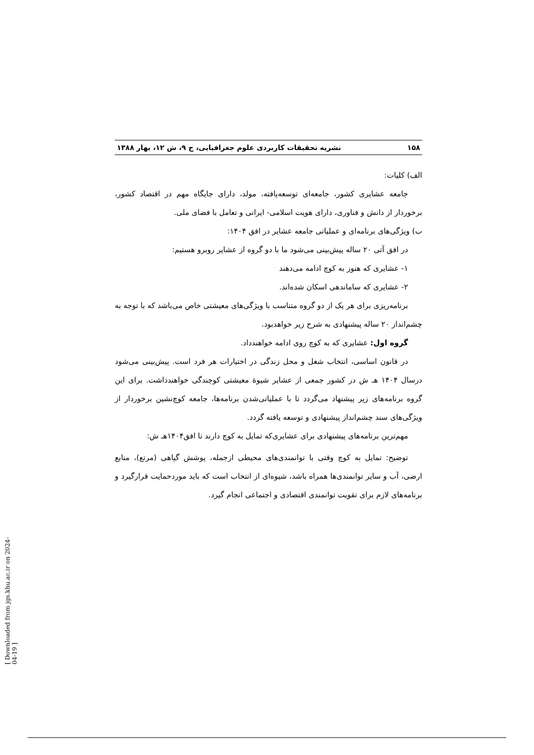۱۵۸ نشریه تحقیقات کاربردی علوم جغرافیایی، ج ۹، ش ۱۲، بهار ۱۳۸۸
الف) کلیات:
جامعه عشایری کشور، جامعه‌ای توسعه‌یافته، مولد، دارای جایگاه مهم در اقتصاد کشور، برخوردار از دانش و فناوری، دارای هویت اسلامی- ایرانی و تعامل با فضای ملی.
ب) ویژگی‌های برنامه‌ای و عملیاتی جامعه عشایر در افق ۱۴۰۴:
در افق آتی ۲۰ ساله پیش‌بینی می‌شود ما با دو گروه از عشایر روبرو هستیم:
۱- عشایری که هنوز به کوچ ادامه می‌دهند
۲- عشایری که ساماندهی اسکان شده‌اند.
برنامه‌ریزی برای هر یک از دو گروه متناسب با ویژگی‌های معیشتی خاص می‌باشد که با توجه به چشم‌انداز ۲۰ ساله پیشنهادی به شرح زیر خواهدبود.
گروه اول: عشایری که به کوچ روی ادامه خواهندداد.
در قانون اساسی، انتخاب شغل و محل زندگی در اختیارات هر فرد است. پیش‌بینی می‌شود درسال ۱۴۰۴ هـ ش در کشور جمعی از عشایر شیوۀ معیشتی کوچندگی خواهندداشت. برای این گروه برنامه‌های زیر پیشنهاد می‌گردد تا با عملیاتی‌شدن برنامه‌ها، جامعه کوچ‌نشین برخوردار از ویژگی‌های سند چشم‌انداز پیشنهادی و توسعه یافته گردد.
مهم‌ترین برنامه‌های پیشنهادی برای عشایری‌که تمایل به کوچ دارند تا افق۱۴۰۴هـ ش:
توضیح: تمایل به کوچ وقتی با توانمندی‌های محیطی ازجمله، پوشش گیاهی (مرتع)، منابع ارضی، آب و سایر توانمندی‌ها همراه باشد، شیوه‌ای از انتخاب است که باید موردحمایت قرارگیرد و برنامه‌های لازم برای تقویت توانمندی اقتصادی و اجتماعی انجام گیرد.
[ Downloaded from jgs.khu.ac.ir on 2024-04-19 ]